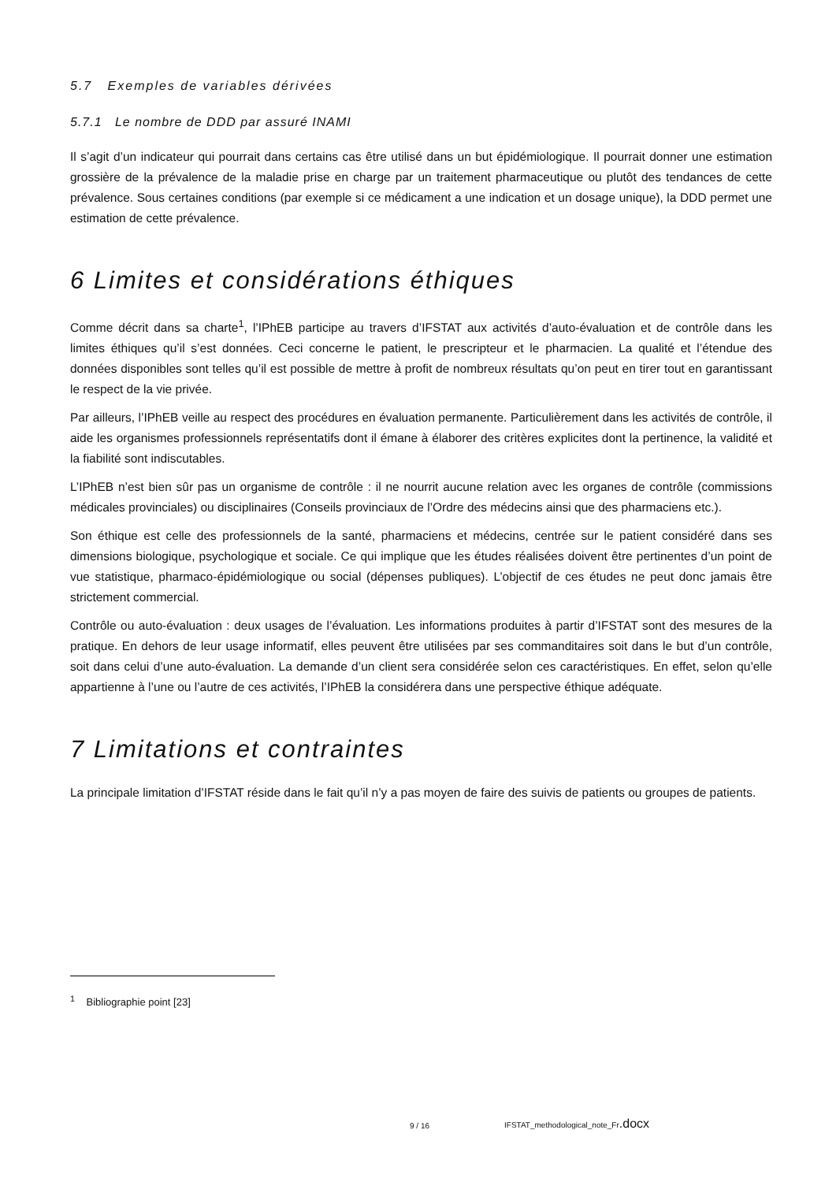5.7 Exemples de variables dérivées
5.7.1 Le nombre de DDD par assuré INAMI
Il s’agit d’un indicateur qui pourrait dans certains cas être utilisé dans un but épidémiologique. Il pourrait donner une estimation grossière de la prévalence de la maladie prise en charge par un traitement pharmaceutique ou plutôt des tendances de cette prévalence. Sous certaines conditions (par exemple si ce médicament a une indication et un dosage unique), la DDD permet une estimation de cette prévalence.
6 Limites et considérations éthiques
Comme décrit dans sa charte<sup>1</sup>, l’IPhEB participe au travers d’IFSTAT aux activités d’auto-évaluation et de contrôle dans les limites éthiques qu’il s’est données. Ceci concerne le patient, le prescripteur et le pharmacien. La qualité et l’étendue des données disponibles sont telles qu’il est possible de mettre à profit de nombreux résultats qu’on peut en tirer tout en garantissant le respect de la vie privée.
Par ailleurs, l’IPhEB veille au respect des procédures en évaluation permanente. Particulièrement dans les activités de contrôle, il aide les organismes professionnels représentatifs dont il émane à élaborer des critères explicites dont la pertinence, la validité et la fiabilité sont indiscutables.
L’IPhEB n’est bien sûr pas un organisme de contrôle : il ne nourrit aucune relation avec les organes de contrôle (commissions médicales provinciales) ou disciplinaires (Conseils provinciaux de l’Ordre des médecins ainsi que des pharmaciens etc.).
Son éthique est celle des professionnels de la santé, pharmaciens et médecins, centrée sur le patient considéré dans ses dimensions biologique, psychologique et sociale. Ce qui implique que les études réalisées doivent être pertinentes d’un point de vue statistique, pharmaco-épidémiologique ou social (dépenses publiques). L’objectif de ces études ne peut donc jamais être strictement commercial.
Contrôle ou auto-évaluation : deux usages de l’évaluation. Les informations produites à partir d’IFSTAT sont des mesures de la pratique. En dehors de leur usage informatif, elles peuvent être utilisées par ses commanditaires soit dans le but d’un contrôle, soit dans celui d’une auto-évaluation. La demande d’un client sera considérée selon ces caractéristiques. En effet, selon qu’elle appartienne à l’une ou l’autre de ces activités, l’IPhEB la considérera dans une perspective éthique adéquate.
7 Limitations et contraintes
La principale limitation d’IFSTAT réside dans le fait qu’il n’y a pas moyen de faire des suivis de patients ou groupes de patients.
<sup>1</sup> Bibliographie point [23]
9 / 16
IFSTAT_methodological_note_Fr.docx